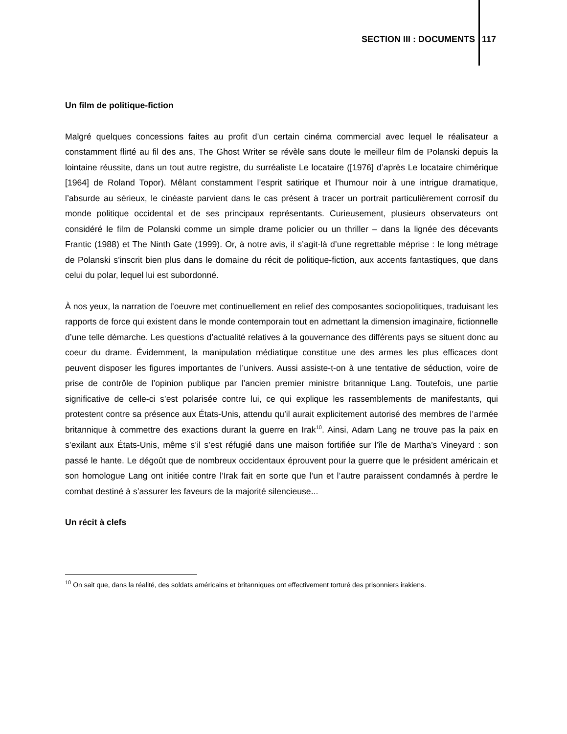SECTION III : DOCUMENTS 117
Un film de politique-fiction
Malgré quelques concessions faites au profit d’un certain cinéma commercial avec lequel le réalisateur a constamment flirté au fil des ans, The Ghost Writer se révèle sans doute le meilleur film de Polanski depuis la lointaine réussite, dans un tout autre registre, du surréaliste Le locataire ([1976] d’après Le locataire chimérique [1964] de Roland Topor). Mêlant constamment l’esprit satirique et l’humour noir à une intrigue dramatique, l’absurde au sérieux, le cinéaste parvient dans le cas présent à tracer un portrait particulièrement corrosif du monde politique occidental et de ses principaux représentants. Curieusement, plusieurs observateurs ont considéré le film de Polanski comme un simple drame policier ou un thriller – dans la lignée des décevants Frantic (1988) et The Ninth Gate (1999). Or, à notre avis, il s’agit-là d’une regrettable méprise : le long métrage de Polanski s’inscrit bien plus dans le domaine du récit de politique-fiction, aux accents fantastiques, que dans celui du polar, lequel lui est subordonné.
À nos yeux, la narration de l’oeuvre met continuellement en relief des composantes sociopolitiques, traduisant les rapports de force qui existent dans le monde contemporain tout en admettant la dimension imaginaire, fictionnelle d’une telle démarche. Les questions d’actualité relatives à la gouvernance des différents pays se situent donc au coeur du drame. Évidemment, la manipulation médiatique constitue une des armes les plus efficaces dont peuvent disposer les figures importantes de l’univers. Aussi assiste-t-on à une tentative de séduction, voire de prise de contrôle de l’opinion publique par l’ancien premier ministre britannique Lang. Toutefois, une partie significative de celle-ci s’est polarisée contre lui, ce qui explique les rassemblements de manifestants, qui protestent contre sa présence aux États-Unis, attendu qu’il aurait explicitement autorisé des membres de l’armée britannique à commettre des exactions durant la guerre en Irak<sup>10</sup>. Ainsi, Adam Lang ne trouve pas la paix en s’exilant aux États-Unis, même s’il s’est réfugié dans une maison fortifiée sur l’île de Martha’s Vineyard : son passé le hante. Le dégoût que de nombreux occidentaux éprouvent pour la guerre que le président américain et son homologue Lang ont initiée contre l’Irak fait en sorte que l’un et l’autre paraissent condamnés à perdre le combat destiné à s’assurer les faveurs de la majorité silencieuse...
Un récit à clefs
<sup>10</sup> On sait que, dans la réalité, des soldats américains et britanniques ont effectivement torturé des prisonniers irakiens.